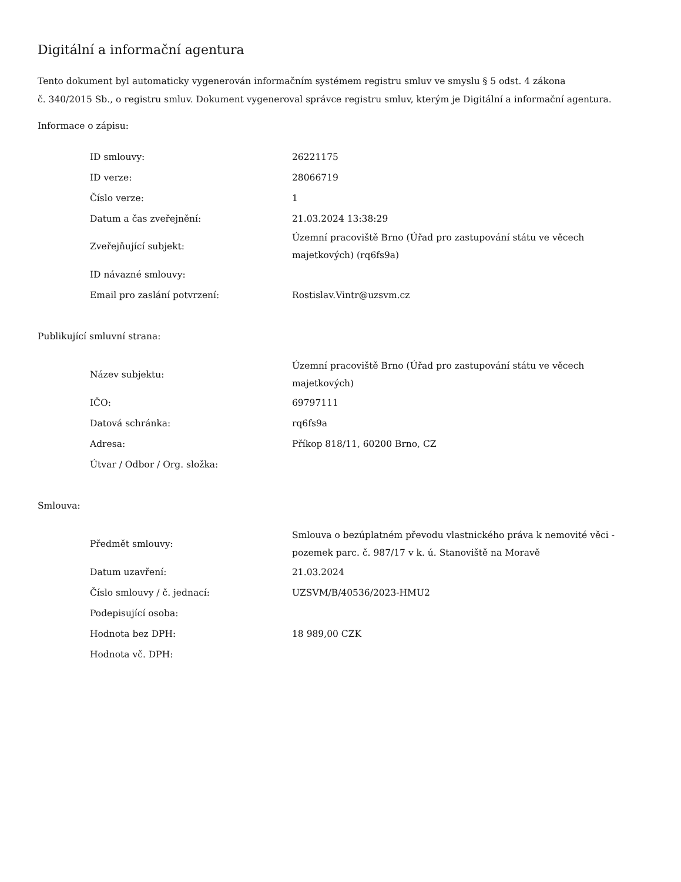Digitální a informační agentura
Tento dokument byl automaticky vygenerován informačním systémem registru smluv ve smyslu § 5 odst. 4 zákona
č. 340/2015 Sb., o registru smluv. Dokument vygeneroval správce registru smluv, kterým je Digitální a informační agentura.
Informace o zápisu:
| ID smlouvy: | 26221175 |
| ID verze: | 28066719 |
| Číslo verze: | 1 |
| Datum a čas zveřejnění: | 21.03.2024 13:38:29 |
| Zveřejňující subjekt: | Územní pracoviště Brno (Úřad pro zastupování státu ve věcech majetkových) (rq6fs9a) |
| ID návazné smlouvy: | |
| Email pro zaslání potvrzení: | Rostislav.Vintr@uzsvm.cz |
Publikující smluvní strana:
| Název subjektu: | Územní pracoviště Brno (Úřad pro zastupování státu ve věcech majetkových) |
| IČO: | 69797111 |
| Datová schránka: | rq6fs9a |
| Adresa: | Příkop 818/11, 60200 Brno, CZ |
| Útvar / Odbor / Org. složka: | |
Smlouva:
| Předmět smlouvy: | Smlouva o bezúplatném převodu vlastnického práva k nemovité věci - pozemek parc. č. 987/17 v k. ú. Stanoviště na Moravě |
| Datum uzavření: | 21.03.2024 |
| Číslo smlouvy / č. jednací: | UZSVM/B/40536/2023-HMU2 |
| Podepisující osoba: | |
| Hodnota bez DPH: | 18 989,00 CZK |
| Hodnota vč. DPH: | |